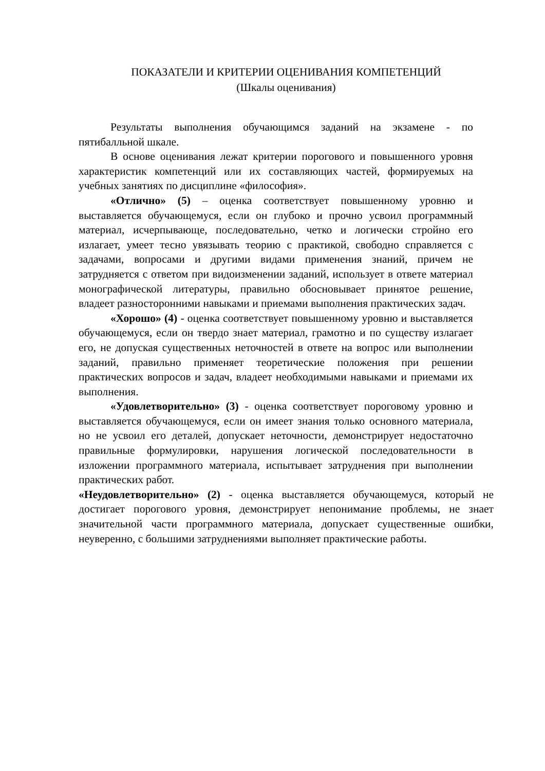ПОКАЗАТЕЛИ И КРИТЕРИИ ОЦЕНИВАНИЯ КОМПЕТЕНЦИЙ
(Шкалы оценивания)
Результаты выполнения обучающимся заданий на экзамене - по пятибалльной шкале.
В основе оценивания лежат критерии порогового и повышенного уровня характеристик компетенций или их составляющих частей, формируемых на учебных занятиях по дисциплине «философия».
«Отлично» (5) – оценка соответствует повышенному уровню и выставляется обучающемуся, если он глубоко и прочно усвоил программный материал, исчерпывающе, последовательно, четко и логически стройно его излагает, умеет тесно увязывать теорию с практикой, свободно справляется с задачами, вопросами и другими видами применения знаний, причем не затрудняется с ответом при видоизменении заданий, использует в ответе материал монографической литературы, правильно обосновывает принятое решение, владеет разносторонними навыками и приемами выполнения практических задач.
«Хорошо» (4) - оценка соответствует повышенному уровню и выставляется обучающемуся, если он твердо знает материал, грамотно и по существу излагает его, не допуская существенных неточностей в ответе на вопрос или выполнении заданий, правильно применяет теоретические положения при решении практических вопросов и задач, владеет необходимыми навыками и приемами их выполнения.
«Удовлетворительно» (3) - оценка соответствует пороговому уровню и выставляется обучающемуся, если он имеет знания только основного материала, но не усвоил его деталей, допускает неточности, демонстрирует недостаточно правильные формулировки, нарушения логической последовательности в изложении программного материала, испытывает затруднения при выполнении практических работ.
«Неудовлетворительно» (2) - оценка выставляется обучающемуся, который не достигает порогового уровня, демонстрирует непонимание проблемы, не знает значительной части программного материала, допускает существенные ошибки, неуверенно, с большими затруднениями выполняет практические работы.